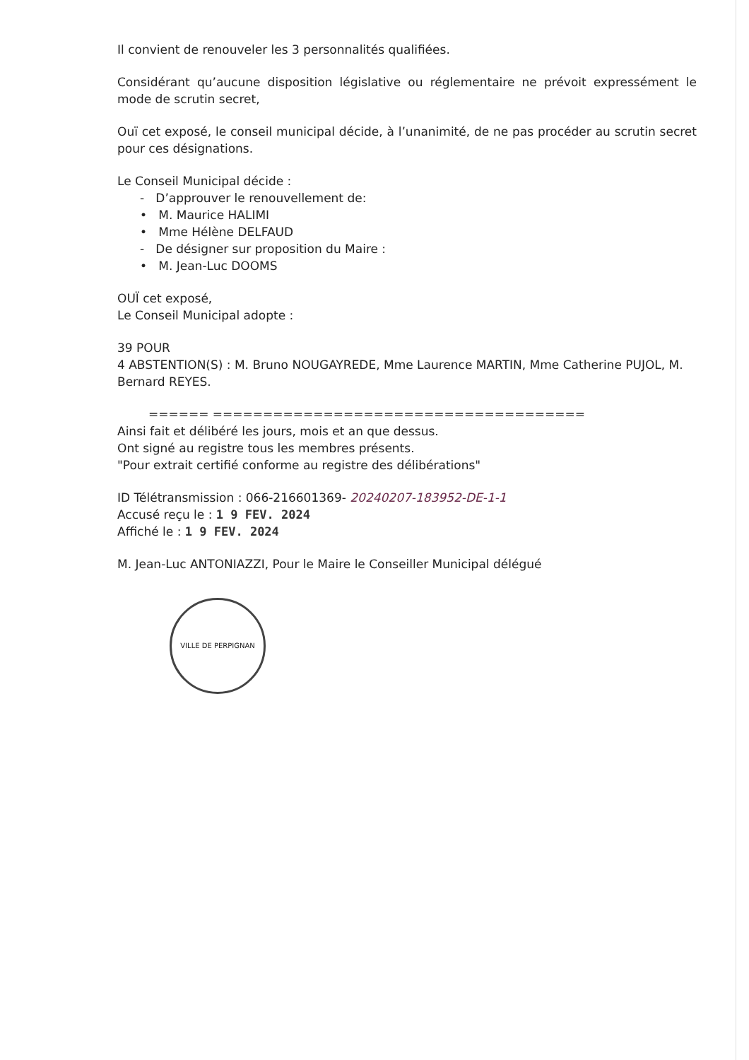Il convient de renouveler les 3 personnalités qualifiées.
Considérant qu’aucune disposition législative ou réglementaire ne prévoit expressément le mode de scrutin secret,
Ouï cet exposé, le conseil municipal décide, à l’unanimité, de ne pas procéder au scrutin secret pour ces désignations.
Le Conseil Municipal décide :
- D’approuver le renouvellement de:
• M. Maurice HALIMI
• Mme Hélène DELFAUD
- De désigner sur proposition du Maire :
• M. Jean-Luc DOOMS
OUÏ cet exposé,
Le Conseil Municipal adopte :
39 POUR
4 ABSTENTION(S) : M. Bruno NOUGAYREDE, Mme Laurence MARTIN, Mme Catherine PUJOL, M. Bernard REYES.
====== =====================================
Ainsi fait et délibéré les jours, mois et an que dessus.
Ont signé au registre tous les membres présents.
"Pour extrait certifié conforme au registre des délibérations"
ID Télétransmission : 066-216601369- 20240207-183952-DE-1-1
Accusé reçu le : 1 9 FEV. 2024
Affiché le : 1 9 FEV. 2024
M. Jean-Luc ANTONIAZZI, Pour le Maire le Conseiller Municipal délégué
VILLE DE PERPIGNAN